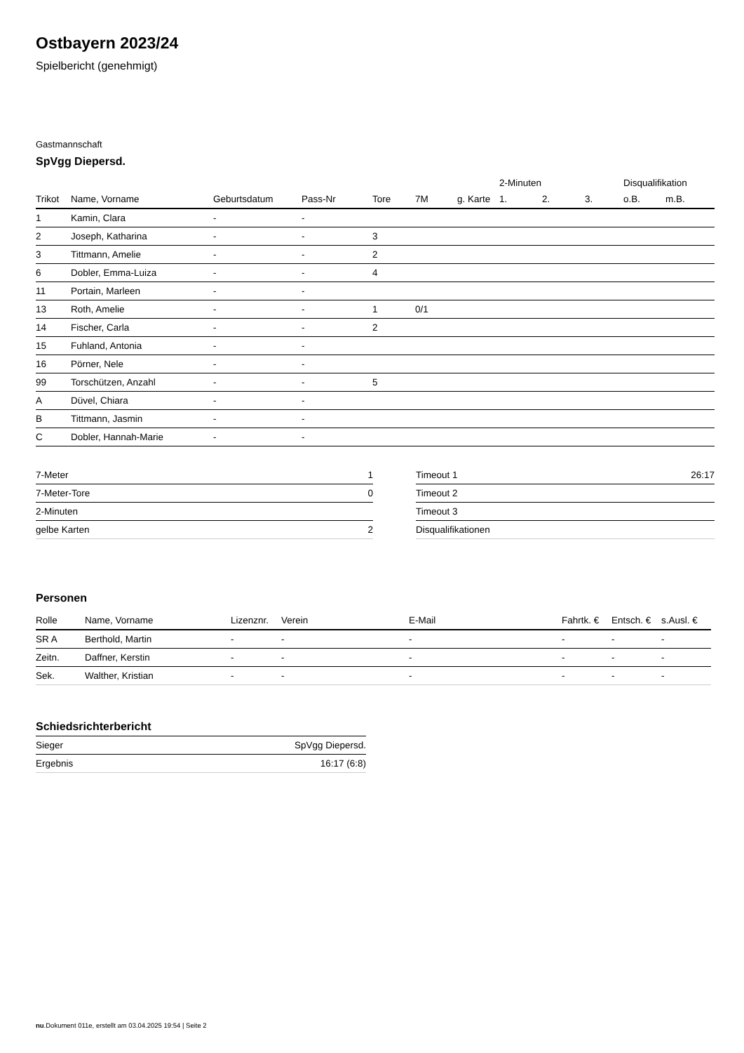Ostbayern 2023/24
Spielbericht (genehmigt)
Gastmannschaft
SpVgg Diepersd.
| | | | | | | | 2-Minuten | | | Disqualifikation | |
| --- | --- | --- | --- | --- | --- | --- | --- | --- | --- | --- | --- |
| Trikot | Name, Vorname | Geburtsdatum | Pass-Nr | Tore | 7M | g. Karte | 1. | 2. | 3. | o.B. | m.B. |
| 1 | Kamin, Clara | - | - | | | | | | | | |
| 2 | Joseph, Katharina | - | - | 3 | | | | | | | |
| 3 | Tittmann, Amelie | - | - | 2 | | | | | | | |
| 6 | Dobler, Emma-Luiza | - | - | 4 | | | | | | | |
| 11 | Portain, Marleen | - | - | | | | | | | | |
| 13 | Roth, Amelie | - | - | 1 | 0/1 | | | | | | |
| 14 | Fischer, Carla | - | - | 2 | | | | | | | |
| 15 | Fuhland, Antonia | - | - | | | | | | | | |
| 16 | Pörner, Nele | - | - | | | | | | | | |
| 99 | Torschützen, Anzahl | - | - | 5 | | | | | | | |
| A | Düvel, Chiara | - | - | | | | | | | | |
| B | Tittmann, Jasmin | - | - | | | | | | | | |
| C | Dobler, Hannah-Marie | - | - | | | | | | | | |
| 7-Meter | 1 |
| 7-Meter-Tore | 0 |
| 2-Minuten | |
| gelbe Karten | 2 |
| Timeout 1 | 26:17 |
| Timeout 2 | |
| Timeout 3 | |
| Disqualifikationen | |
Personen
| Rolle | Name, Vorname | Lizenznr. | Verein | E-Mail | Fahrtk. € | Entsch. € | s.Ausl. € |
| --- | --- | --- | --- | --- | --- | --- | --- |
| SR A | Berthold, Martin | - | - | - | - | - | - |
| Zeitn. | Daffner, Kerstin | - | - | - | - | - | - |
| Sek. | Walther, Kristian | - | - | - | - | - | - |
Schiedsrichterbericht
| Sieger | SpVgg Diepersd. |
| Ergebnis | 16:17 (6:8) |
nu.Dokument 011e, erstellt am 03.04.2025 19:54 | Seite 2